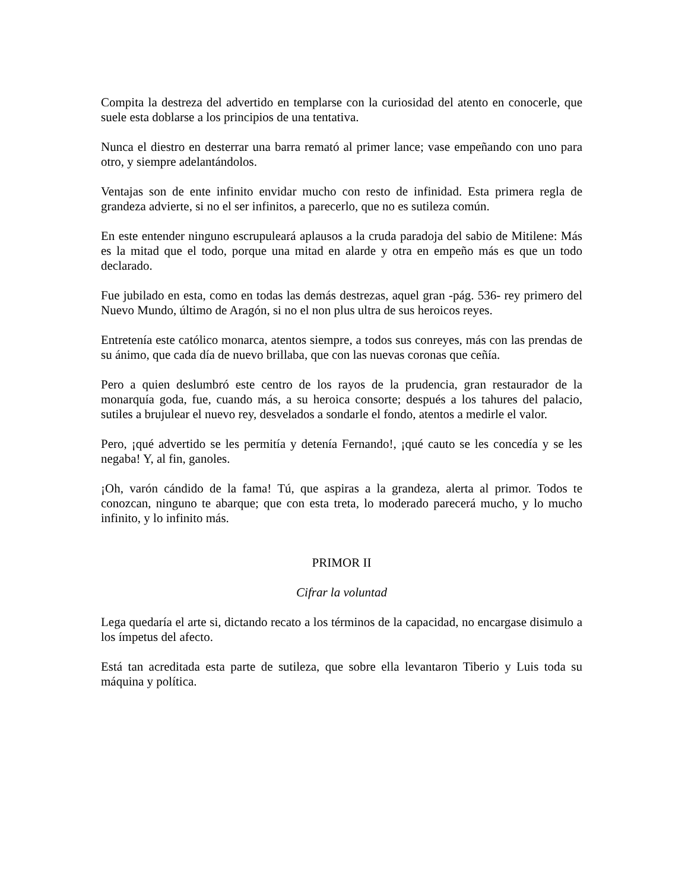Compita la destreza del advertido en templarse con la curiosidad del atento en conocerle, que suele esta doblarse a los principios de una tentativa.
Nunca el diestro en desterrar una barra remató al primer lance; vase empeñando con uno para otro, y siempre adelantándolos.
Ventajas son de ente infinito envidar mucho con resto de infinidad. Esta primera regla de grandeza advierte, si no el ser infinitos, a parecerlo, que no es sutileza común.
En este entender ninguno escrupuleará aplausos a la cruda paradoja del sabio de Mitilene: Más es la mitad que el todo, porque una mitad en alarde y otra en empeño más es que un todo declarado.
Fue jubilado en esta, como en todas las demás destrezas, aquel gran -pág. 536- rey primero del Nuevo Mundo, último de Aragón, si no el non plus ultra de sus heroicos reyes.
Entretenía este católico monarca, atentos siempre, a todos sus conreyes, más con las prendas de su ánimo, que cada día de nuevo brillaba, que con las nuevas coronas que ceñía.
Pero a quien deslumbró este centro de los rayos de la prudencia, gran restaurador de la monarquía goda, fue, cuando más, a su heroica consorte; después a los tahures del palacio, sutiles a brujulear el nuevo rey, desvelados a sondarle el fondo, atentos a medirle el valor.
Pero, ¡qué advertido se les permitía y detenía Fernando!, ¡qué cauto se les concedía y se les negaba! Y, al fin, ganoles.
¡Oh, varón cándido de la fama! Tú, que aspiras a la grandeza, alerta al primor. Todos te conozcan, ninguno te abarque; que con esta treta, lo moderado parecerá mucho, y lo mucho infinito, y lo infinito más.
PRIMOR II
Cifrar la voluntad
Lega quedaría el arte si, dictando recato a los términos de la capacidad, no encargase disimulo a los ímpetus del afecto.
Está tan acreditada esta parte de sutileza, que sobre ella levantaron Tiberio y Luis toda su máquina y política.